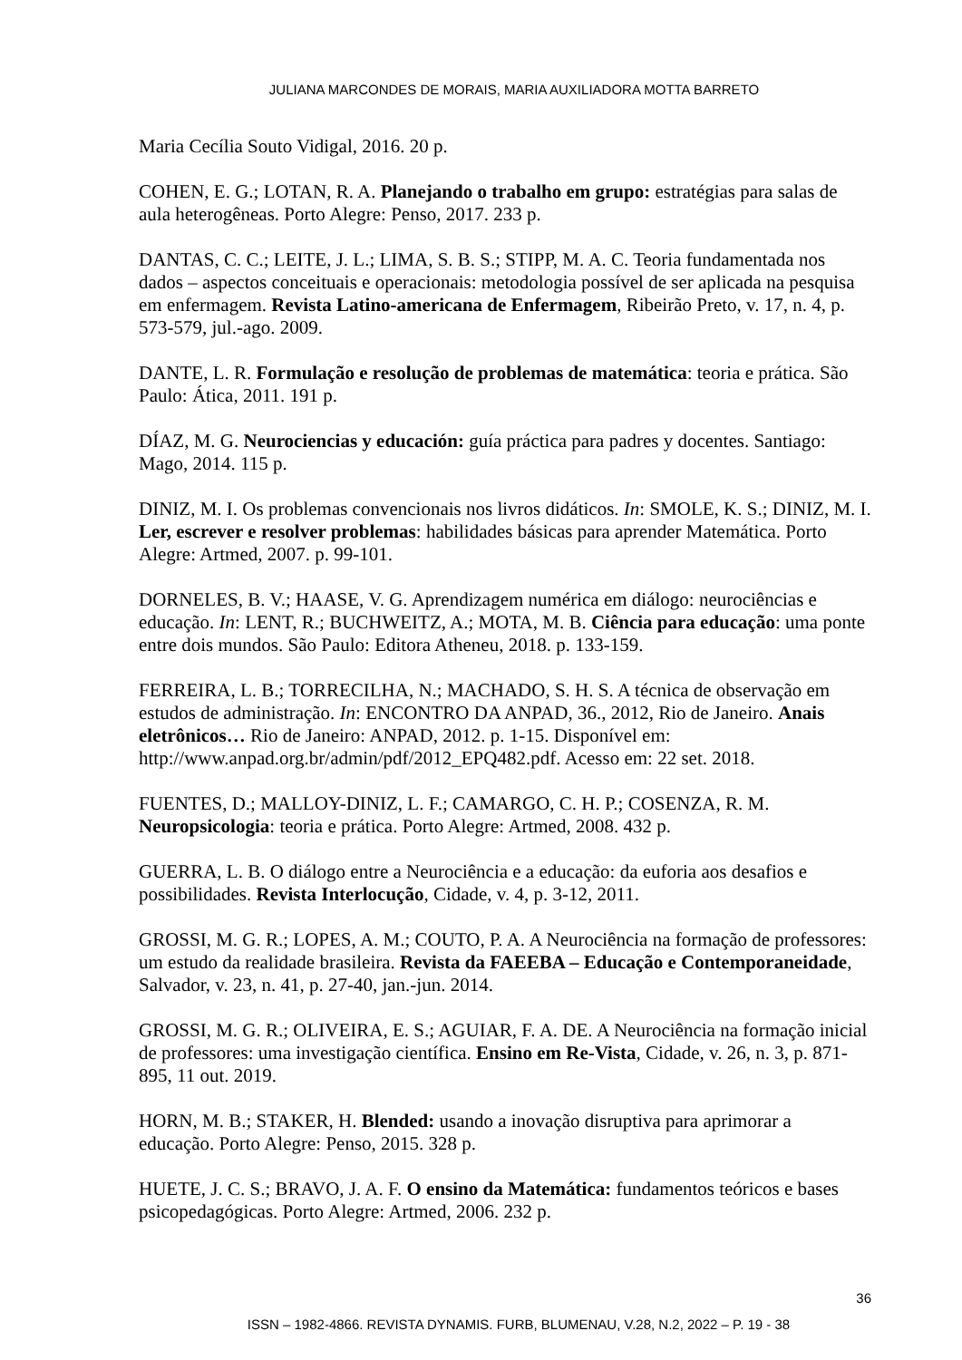JULIANA MARCONDES DE MORAIS, MARIA AUXILIADORA MOTTA BARRETO
Maria Cecília Souto Vidigal, 2016. 20 p.
COHEN, E. G.; LOTAN, R. A. Planejando o trabalho em grupo: estratégias para salas de aula heterogêneas. Porto Alegre: Penso, 2017. 233 p.
DANTAS, C. C.; LEITE, J. L.; LIMA, S. B. S.; STIPP, M. A. C. Teoria fundamentada nos dados – aspectos conceituais e operacionais: metodologia possível de ser aplicada na pesquisa em enfermagem. Revista Latino-americana de Enfermagem, Ribeirão Preto, v. 17, n. 4, p. 573-579, jul.-ago. 2009.
DANTE, L. R. Formulação e resolução de problemas de matemática: teoria e prática. São Paulo: Ática, 2011. 191 p.
DÍAZ, M. G. Neurociencias y educación: guía práctica para padres y docentes. Santiago: Mago, 2014. 115 p.
DINIZ, M. I. Os problemas convencionais nos livros didáticos. In: SMOLE, K. S.; DINIZ, M. I. Ler, escrever e resolver problemas: habilidades básicas para aprender Matemática. Porto Alegre: Artmed, 2007. p. 99-101.
DORNELES, B. V.; HAASE, V. G. Aprendizagem numérica em diálogo: neurociências e educação. In: LENT, R.; BUCHWEITZ, A.; MOTA, M. B. Ciência para educação: uma ponte entre dois mundos. São Paulo: Editora Atheneu, 2018. p. 133-159.
FERREIRA, L. B.; TORRECILHA, N.; MACHADO, S. H. S. A técnica de observação em estudos de administração. In: ENCONTRO DA ANPAD, 36., 2012, Rio de Janeiro. Anais eletrônicos… Rio de Janeiro: ANPAD, 2012. p. 1-15. Disponível em: http://www.anpad.org.br/admin/pdf/2012_EPQ482.pdf. Acesso em: 22 set. 2018.
FUENTES, D.; MALLOY-DINIZ, L. F.; CAMARGO, C. H. P.; COSENZA, R. M. Neuropsicologia: teoria e prática. Porto Alegre: Artmed, 2008. 432 p.
GUERRA, L. B. O diálogo entre a Neurociência e a educação: da euforia aos desafios e possibilidades. Revista Interlocução, Cidade, v. 4, p. 3-12, 2011.
GROSSI, M. G. R.; LOPES, A. M.; COUTO, P. A. A Neurociência na formação de professores: um estudo da realidade brasileira. Revista da FAEEBA – Educação e Contemporaneidade, Salvador, v. 23, n. 41, p. 27-40, jan.-jun. 2014.
GROSSI, M. G. R.; OLIVEIRA, E. S.; AGUIAR, F. A. DE. A Neurociência na formação inicial de professores: uma investigação científica. Ensino em Re-Vista, Cidade, v. 26, n. 3, p. 871-895, 11 out. 2019.
HORN, M. B.; STAKER, H. Blended: usando a inovação disruptiva para aprimorar a educação. Porto Alegre: Penso, 2015. 328 p.
HUETE, J. C. S.; BRAVO, J. A. F. O ensino da Matemática: fundamentos teóricos e bases psicopedagógicas. Porto Alegre: Artmed, 2006. 232 p.
36
ISSN – 1982-4866. REVISTA DYNAMIS. FURB, BLUMENAU, V.28, N.2, 2022 – P. 19 - 38